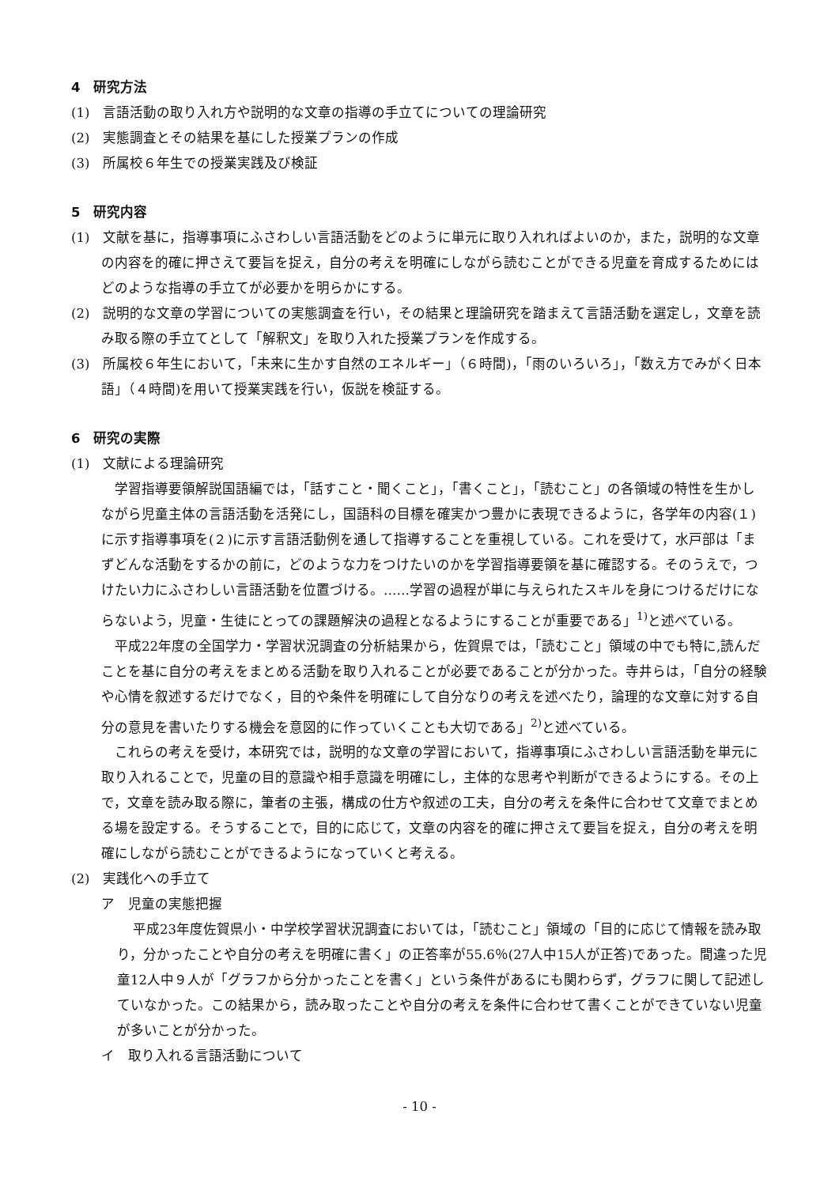4　研究方法
(1)　言語活動の取り入れ方や説明的な文章の指導の手立てについての理論研究
(2)　実態調査とその結果を基にした授業プランの作成
(3)　所属校６年生での授業実践及び検証
5　研究内容
(1)　文献を基に，指導事項にふさわしい言語活動をどのように単元に取り入れればよいのか，また，説明的な文章の内容を的確に押さえて要旨を捉え，自分の考えを明確にしながら読むことができる児童を育成するためにはどのような指導の手立てが必要かを明らかにする。
(2)　説明的な文章の学習についての実態調査を行い，その結果と理論研究を踏まえて言語活動を選定し，文章を読み取る際の手立てとして「解釈文」を取り入れた授業プランを作成する。
(3)　所属校６年生において，「未来に生かす自然のエネルギー」（６時間)，「雨のいろいろ」，「数え方でみがく日本語」（４時間)を用いて授業実践を行い，仮説を検証する。
6　研究の実際
(1)　文献による理論研究
学習指導要領解説国語編では，「話すこと・聞くこと」，「書くこと」，「読むこと」の各領域の特性を生かしながら児童主体の言語活動を活発にし，国語科の目標を確実かつ豊かに表現できるように，各学年の内容(１)に示す指導事項を(２)に示す言語活動例を通して指導することを重視している。これを受けて，水戸部は「まずどんな活動をするかの前に，どのような力をつけたいのかを学習指導要領を基に確認する。そのうえで，つけたい力にふさわしい言語活動を位置づける。……学習の過程が単に与えられたスキルを身につけるだけにならないよう，児童・生徒にとっての課題解決の過程となるようにすることが重要である」<sup>1)</sup>と述べている。
平成22年度の全国学力・学習状況調査の分析結果から，佐賀県では，「読むこと」領域の中でも特に,読んだことを基に自分の考えをまとめる活動を取り入れることが必要であることが分かった。寺井らは，「自分の経験や心情を叙述するだけでなく，目的や条件を明確にして自分なりの考えを述べたり，論理的な文章に対する自分の意見を書いたりする機会を意図的に作っていくことも大切である」<sup>2)</sup>と述べている。
これらの考えを受け，本研究では，説明的な文章の学習において，指導事項にふさわしい言語活動を単元に取り入れることで，児童の目的意識や相手意識を明確にし，主体的な思考や判断ができるようにする。その上で，文章を読み取る際に，筆者の主張，構成の仕方や叙述の工夫，自分の考えを条件に合わせて文章でまとめる場を設定する。そうすることで，目的に応じて，文章の内容を的確に押さえて要旨を捉え，自分の考えを明確にしながら読むことができるようになっていくと考える。
(2)　実践化への手立て
ア　児童の実態把握
平成23年度佐賀県小・中学校学習状況調査においては，「読むこと」領域の「目的に応じて情報を読み取り，分かったことや自分の考えを明確に書く」の正答率が55.6％(27人中15人が正答)であった。間違った児童12人中９人が「グラフから分かったことを書く」という条件があるにも関わらず，グラフに関して記述していなかった。この結果から，読み取ったことや自分の考えを条件に合わせて書くことができていない児童が多いことが分かった。
イ　取り入れる言語活動について
- 10 -